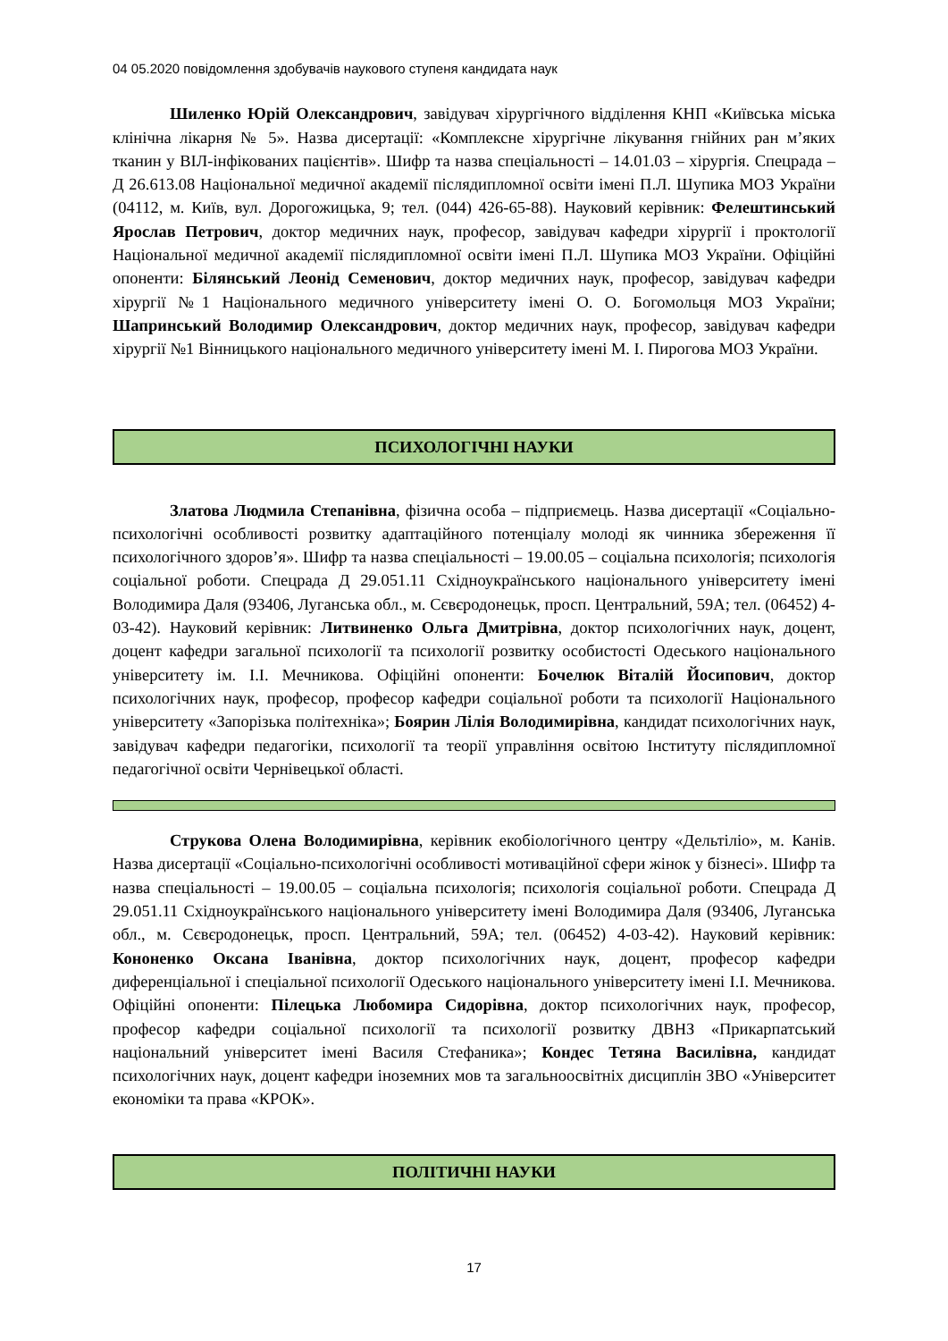04 05.2020 повідомлення здобувачів наукового ступеня кандидата наук
Шиленко Юрій Олександрович, завідувач хірургічного відділення КНП «Київська міська клінічна лікарня № 5». Назва дисертації: «Комплексне хірургічне лікування гнійних ран м’яких тканин у ВІЛ-інфікованих пацієнтів». Шифр та назва спеціальності – 14.01.03 – хірургія. Спецрада – Д 26.613.08 Національної медичної академії післядипломної освіти імені П.Л. Шупика МОЗ України (04112, м. Київ, вул. Дорогожицька, 9; тел. (044) 426-65-88). Науковий керівник: Фелештинський Ярослав Петрович, доктор медичних наук, професор, завідувач кафедри хірургії і проктології Національної медичної академії післядипломної освіти імені П.Л. Шупика МОЗ України. Офіційні опоненти: Білянський Леонід Семенович, доктор медичних наук, професор, завідувач кафедри хірургії №1 Національного медичного університету імені О. О. Богомольця МОЗ України; Шапринський Володимир Олександрович, доктор медичних наук, професор, завідувач кафедри хірургії №1 Вінницького національного медичного університету імені М. І. Пирогова МОЗ України.
ПСИХОЛОГІЧНІ НАУКИ
Златова Людмила Степанівна, фізична особа – підприємець. Назва дисертації «Соціально-психологічні особливості розвитку адаптаційного потенціалу молоді як чинника збереження її психологічного здоров’я». Шифр та назва спеціальності – 19.00.05 – соціальна психологія; психологія соціальної роботи. Спецрада Д 29.051.11 Східноукраїнського національного університету імені Володимира Даля (93406, Луганська обл., м. Сєвєродонецьк, просп. Центральний, 59А; тел. (06452) 4-03-42). Науковий керівник: Литвиненко Ольга Дмитрівна, доктор психологічних наук, доцент, доцент кафедри загальної психології та психології розвитку особистості Одеського національного університету ім. І.І. Мечникова. Офіційні опоненти: Бочелюк Віталій Йосипович, доктор психологічних наук, професор, професор кафедри соціальної роботи та психології Національного університету «Запорізька політехніка»; Боярин Лілія Володимирівна, кандидат психологічних наук, завідувач кафедри педагогіки, психології та теорії управління освітою Інституту післядипломної педагогічної освіти Чернівецької області.
Струкова Олена Володимирівна, керівник екобіологічного центру «Дельтіліо», м. Канів. Назва дисертації «Соціально-психологічні особливості мотиваційної сфери жінок у бізнесі». Шифр та назва спеціальності – 19.00.05 – соціальна психологія; психологія соціальної роботи. Спецрада Д 29.051.11 Східноукраїнського національного університету імені Володимира Даля (93406, Луганська обл., м. Сєвєродонецьк, просп. Центральний, 59А; тел. (06452) 4-03-42). Науковий керівник: Кононенко Оксана Іванівна, доктор психологічних наук, доцент, професор кафедри диференціальної і спеціальної психології Одеського національного університету імені І.І. Мечникова. Офіційні опоненти: Пілецька Любомира Сидорівна, доктор психологічних наук, професор, професор кафедри соціальної психології та психології розвитку ДВНЗ «Прикарпатський національний університет імені Василя Стефаника»; Кондес Тетяна Василівна, кандидат психологічних наук, доцент кафедри іноземних мов та загальноосвітніх дисциплін ЗВО «Університет економіки та права «КРОК».
ПОЛІТИЧНІ НАУКИ
17